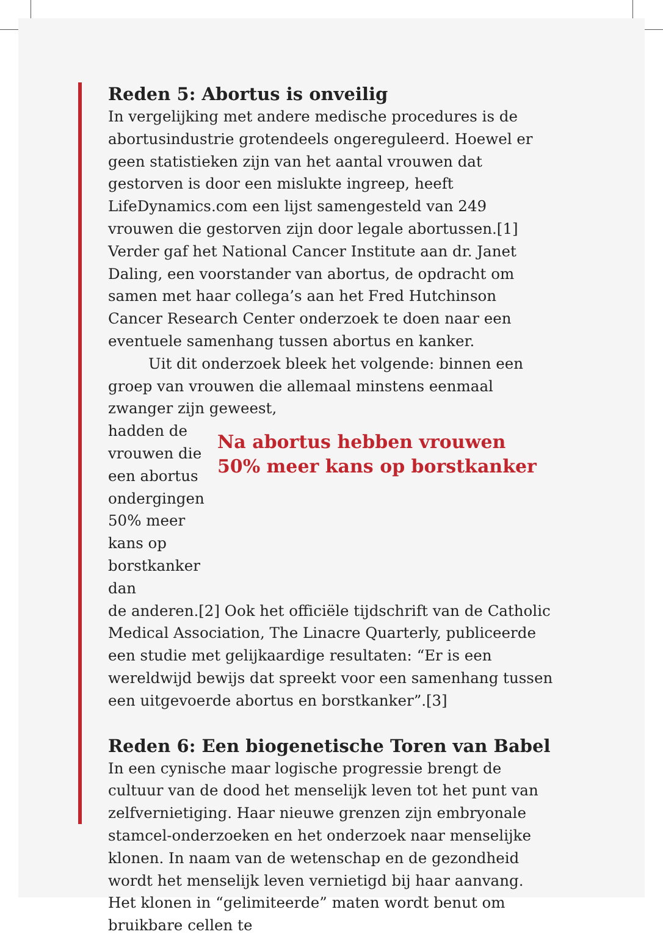Reden 5: Abortus is onveilig
In vergelijking met andere medische procedures is de abortusindustrie grotendeels ongereguleerd. Hoewel er geen statistieken zijn van het aantal vrouwen dat gestorven is door een mislukte ingreep, heeft LifeDynamics.com een lijst samengesteld van 249 vrouwen die gestorven zijn door legale abortussen.[1] Verder gaf het National Cancer Institute aan dr. Janet Daling, een voorstander van abortus, de opdracht om samen met haar collega’s aan het Fred Hutchinson Cancer Research Center onderzoek te doen naar een eventuele samenhang tussen abortus en kanker.
Uit dit onderzoek bleek het volgende: binnen een groep van vrouwen die allemaal minstens eenmaal zwanger zijn geweest,
hadden de vrouwen die een abortus ondergingen 50% meer kans op borstkanker dan
Na abortus hebben vrouwen 50% meer kans op borstkanker
de anderen.[2] Ook het officiële tijdschrift van de Catholic Medical Association, The Linacre Quarterly, publiceerde een studie met gelijkaardige resultaten: “Er is een wereldwijd bewijs dat spreekt voor een samenhang tussen een uitgevoerde abortus en borstkanker”.[3]
Reden 6: Een biogenetische Toren van Babel
In een cynische maar logische progressie brengt de cultuur van de dood het menselijk leven tot het punt van zelfvernietiging. Haar nieuwe grenzen zijn embryonale stamcel-onderzoeken en het onderzoek naar menselijke klonen. In naam van de wetenschap en de gezondheid wordt het menselijk leven vernietigd bij haar aanvang. Het klonen in “gelimiteerde” maten wordt benut om bruikbare cellen te